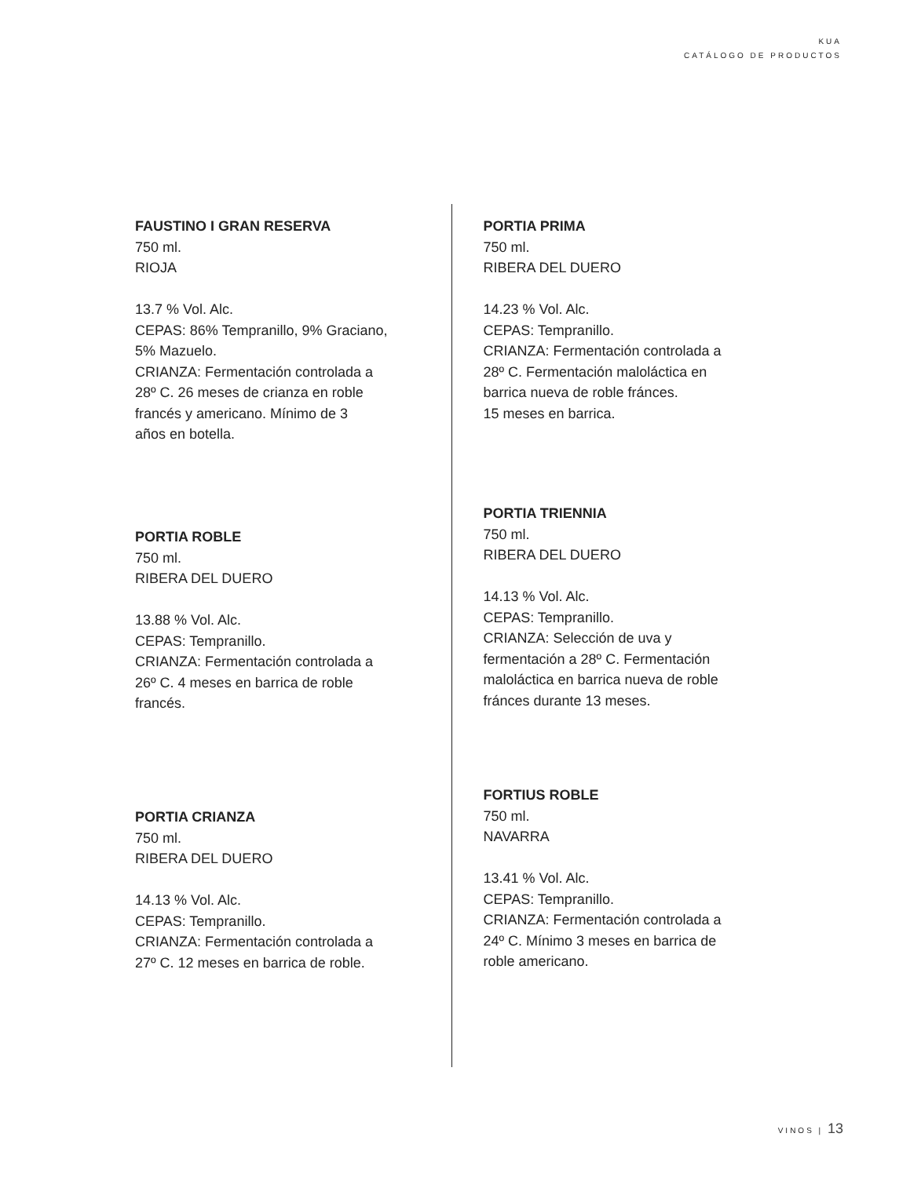KUA
CATÁLOGO DE PRODUCTOS
FAUSTINO I GRAN RESERVA
750 ml.
RIOJA
13.7 % Vol. Alc.
CEPAS: 86% Tempranillo, 9% Graciano,
5% Mazuelo.
CRIANZA: Fermentación controlada a
28º C. 26 meses de crianza en roble
francés y americano. Mínimo de 3
años en botella.
PORTIA ROBLE
750 ml.
RIBERA DEL DUERO
13.88 % Vol. Alc.
CEPAS: Tempranillo.
CRIANZA: Fermentación controlada a
26º C. 4 meses en barrica de roble
francés.
PORTIA CRIANZA
750 ml.
RIBERA DEL DUERO
14.13 % Vol. Alc.
CEPAS: Tempranillo.
CRIANZA: Fermentación controlada a
27º C. 12 meses en barrica de roble.
PORTIA PRIMA
750 ml.
RIBERA DEL DUERO
14.23 % Vol. Alc.
CEPAS: Tempranillo.
CRIANZA: Fermentación controlada a
28º C. Fermentación maloláctica en
barrica nueva de roble fránces.
15 meses en barrica.
PORTIA TRIENNIA
750 ml.
RIBERA DEL DUERO
14.13 % Vol. Alc.
CEPAS: Tempranillo.
CRIANZA: Selección de uva y
fermentación a 28º C. Fermentación
maloláctica en barrica nueva de roble
fránces durante 13 meses.
FORTIUS ROBLE
750 ml.
NAVARRA
13.41 % Vol. Alc.
CEPAS: Tempranillo.
CRIANZA: Fermentación controlada a
24º C. Mínimo 3 meses en barrica de
roble americano.
VINOS | 13